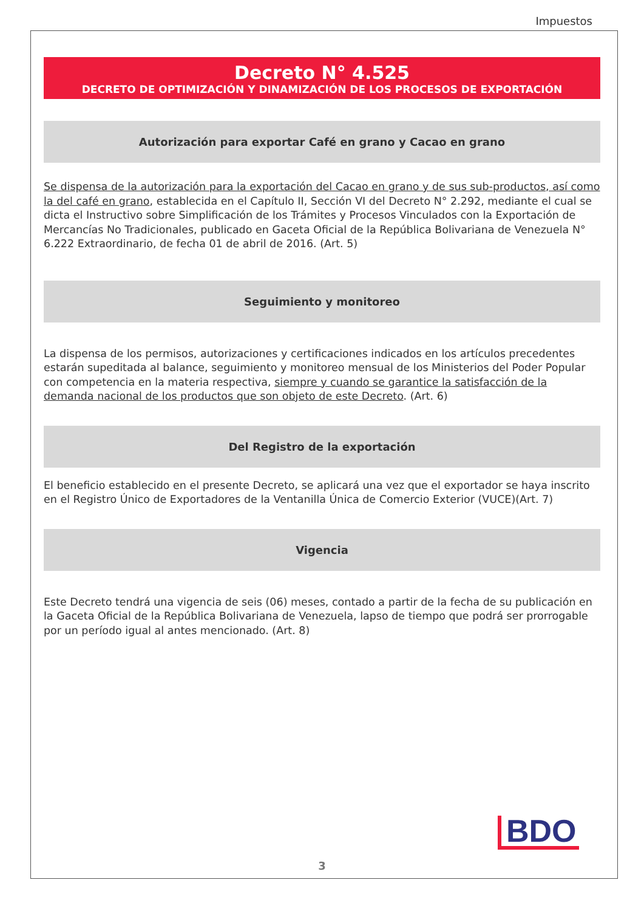Impuestos
Decreto N° 4.525
DECRETO DE OPTIMIZACIÓN Y DINAMIZACIÓN DE LOS PROCESOS DE EXPORTACIÓN
Autorización para exportar Café en grano y Cacao en grano
Se dispensa de la autorización para la exportación del Cacao en grano y de sus sub-productos, así como la del café en grano, establecida en el Capítulo II, Sección VI del Decreto N° 2.292, mediante el cual se dicta el Instructivo sobre Simplificación de los Trámites y Procesos Vinculados con la Exportación de Mercancías No Tradicionales, publicado en Gaceta Oficial de la República Bolivariana de Venezuela N° 6.222 Extraordinario, de fecha 01 de abril de 2016. (Art. 5)
Seguimiento y monitoreo
La dispensa de los permisos, autorizaciones y certificaciones indicados en los artículos precedentes estarán supeditada al balance, seguimiento y monitoreo mensual de los Ministerios del Poder Popular con competencia en la materia respectiva, siempre y cuando se garantice la satisfacción de la demanda nacional de los productos que son objeto de este Decreto. (Art. 6)
Del Registro de la exportación
El beneficio establecido en el presente Decreto, se aplicará una vez que el exportador se haya inscrito en el Registro Único de Exportadores de la Ventanilla Única de Comercio Exterior (VUCE)(Art. 7)
Vigencia
Este Decreto tendrá una vigencia de seis (06) meses, contado a partir de la fecha de su publicación en la Gaceta Oficial de la República Bolivariana de Venezuela, lapso de tiempo que podrá ser prorrogable por un período igual al antes mencionado. (Art. 8)
BDO
3